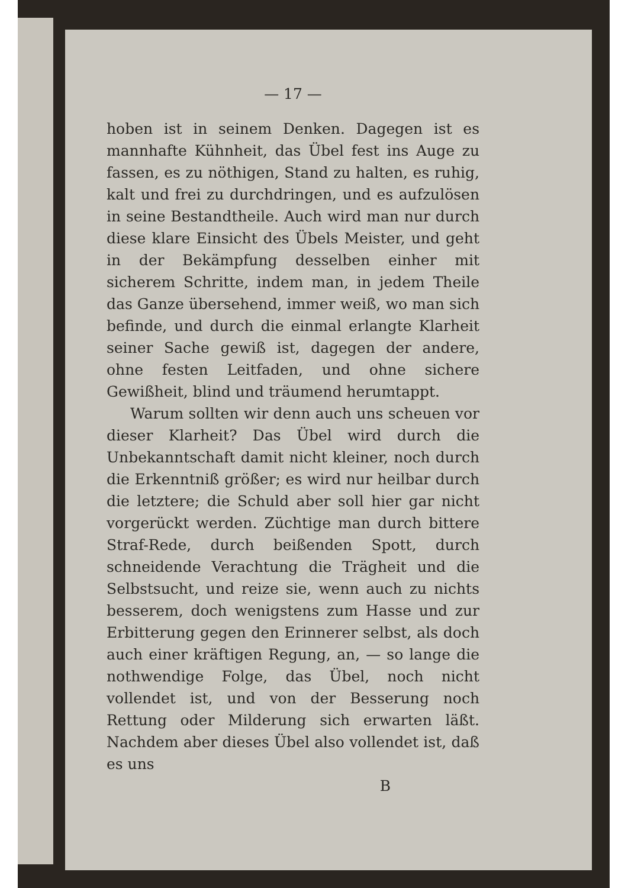— 17 —
hoben ist in seinem Denken. Dagegen ist es mannhafte Kühnheit, das Übel fest ins Auge zu fassen, es zu nöthigen, Stand zu halten, es ruhig, kalt und frei zu durchdringen, und es aufzulösen in seine Bestandtheile. Auch wird man nur durch diese klare Einsicht des Übels Meister, und geht in der Bekämpfung desselben einher mit sicherem Schritte, indem man, in jedem Theile das Ganze übersehend, immer weiß, wo man sich befinde, und durch die einmal erlangte Klarheit seiner Sache gewiß ist, dagegen der andere, ohne festen Leitfaden, und ohne sichere Gewißheit, blind und träumend herumtappt.
Warum sollten wir denn auch uns scheuen vor dieser Klarheit? Das Übel wird durch die Unbekanntschaft damit nicht kleiner, noch durch die Erkenntniß größer; es wird nur heilbar durch die letztere; die Schuld aber soll hier gar nicht vorgerückt werden. Züchtige man durch bittere Straf-Rede, durch beißenden Spott, durch schneidende Verachtung die Trägheit und die Selbstsucht, und reize sie, wenn auch zu nichts besserem, doch wenigstens zum Hasse und zur Erbitterung gegen den Erinnerer selbst, als doch auch einer kräftigen Regung, an, — so lange die nothwendige Folge, das Übel, noch nicht vollendet ist, und von der Besserung noch Rettung oder Milderung sich erwarten läßt. Nachdem aber dieses Übel also vollendet ist, daß es uns
B